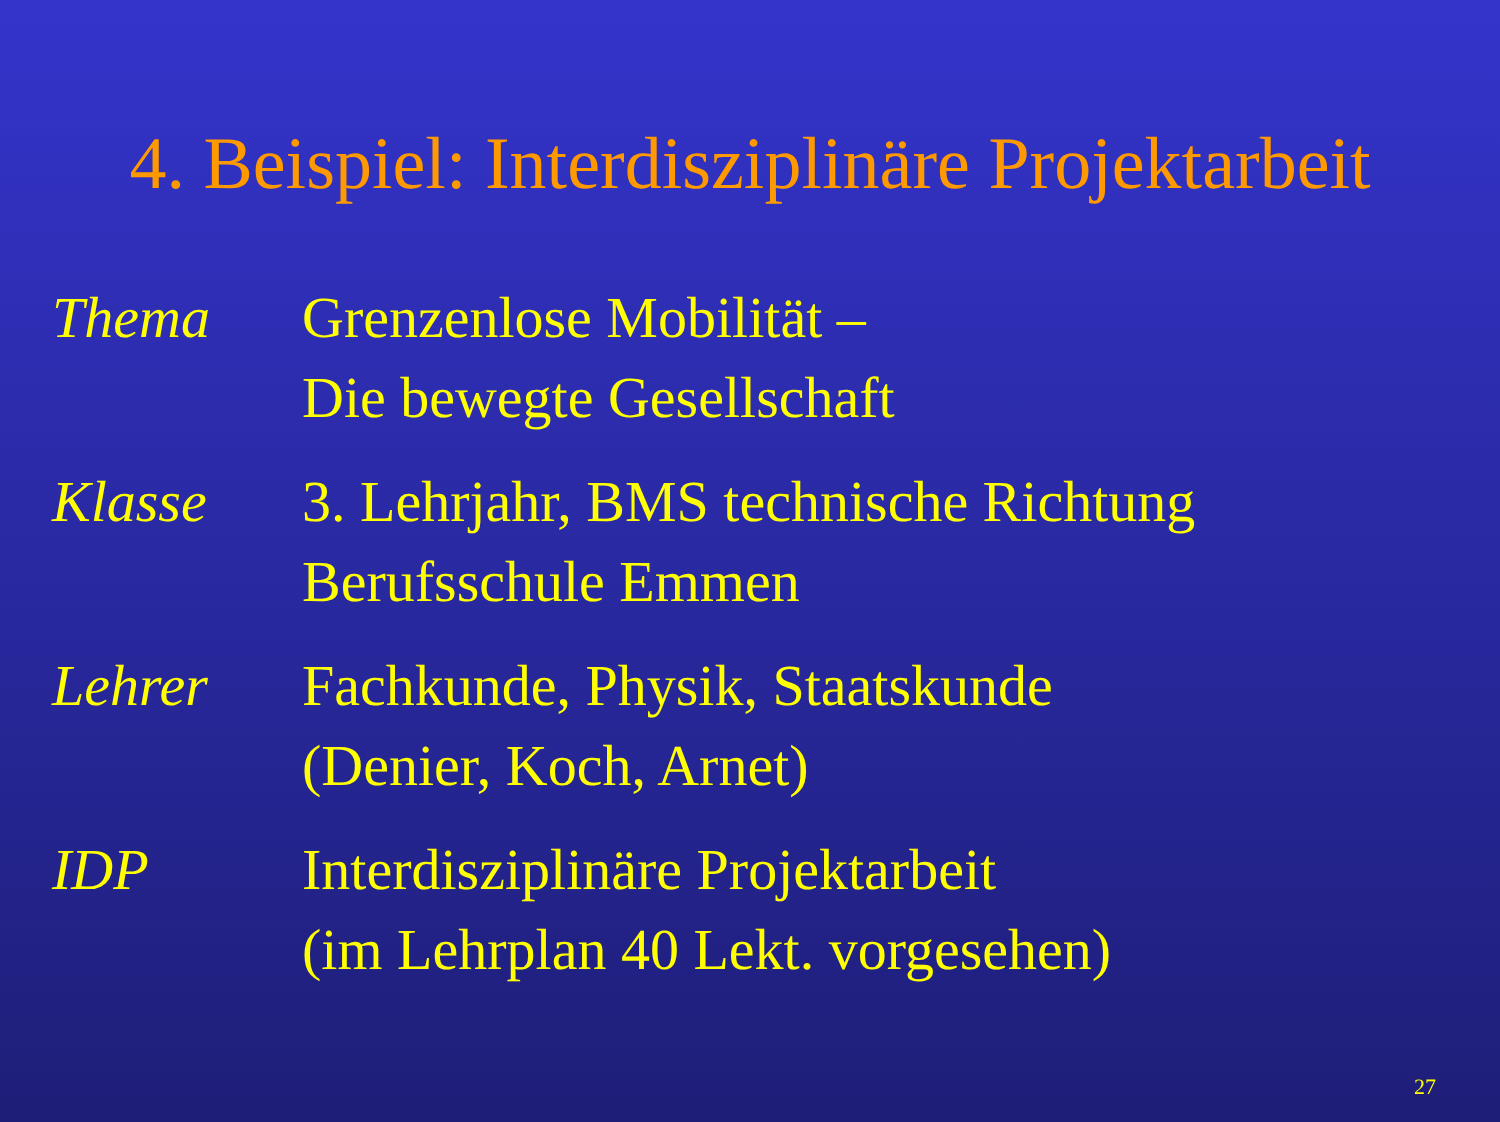4. Beispiel: Interdisziplinäre Projektarbeit
Thema Grenzenlose Mobilität –
Die bewegte Gesellschaft
Klasse 3. Lehrjahr, BMS technische Richtung
Berufsschule Emmen
Lehrer Fachkunde, Physik, Staatskunde
(Denier, Koch, Arnet)
IDP Interdisziplinäre Projektarbeit
(im Lehrplan 40 Lekt. vorgesehen)
27